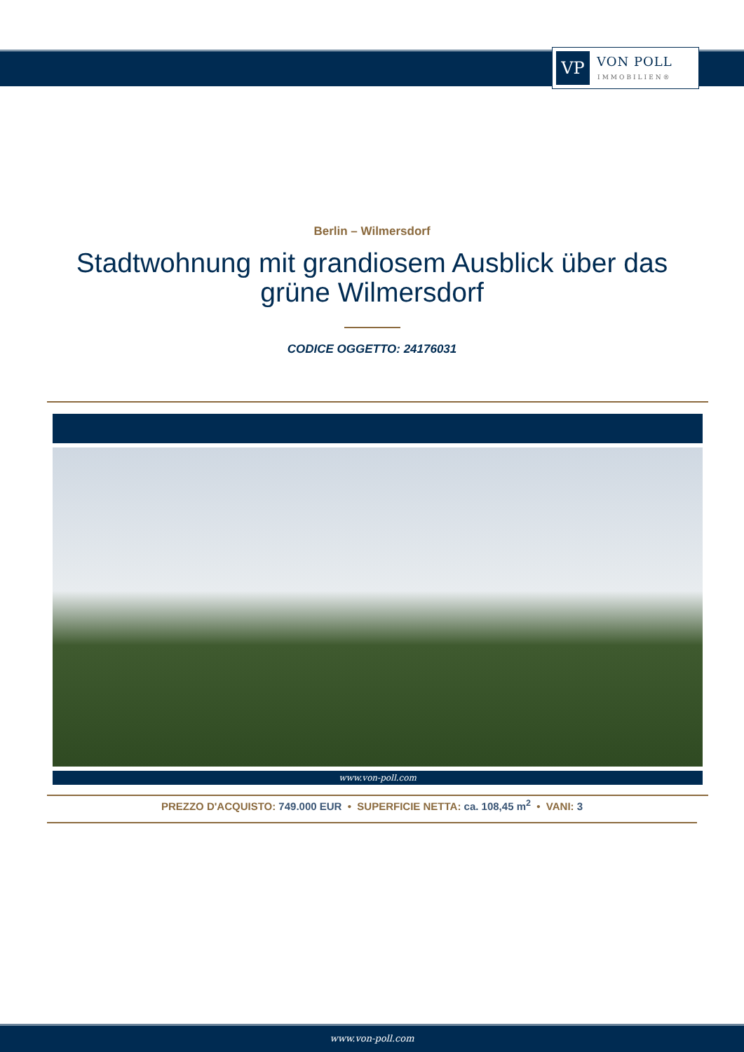VP
VON POLL
IMMOBILIEN®
Berlin – Wilmersdorf
Stadtwohnung mit grandiosem Ausblick über das grüne Wilmersdorf
CODICE OGGETTO: 24176031
www.von-poll.com
PREZZO D'ACQUISTO: 749.000 EUR • SUPERFICIE NETTA: ca. 108,45 m<sup>2</sup> • VANI: 3
www.von-poll.com